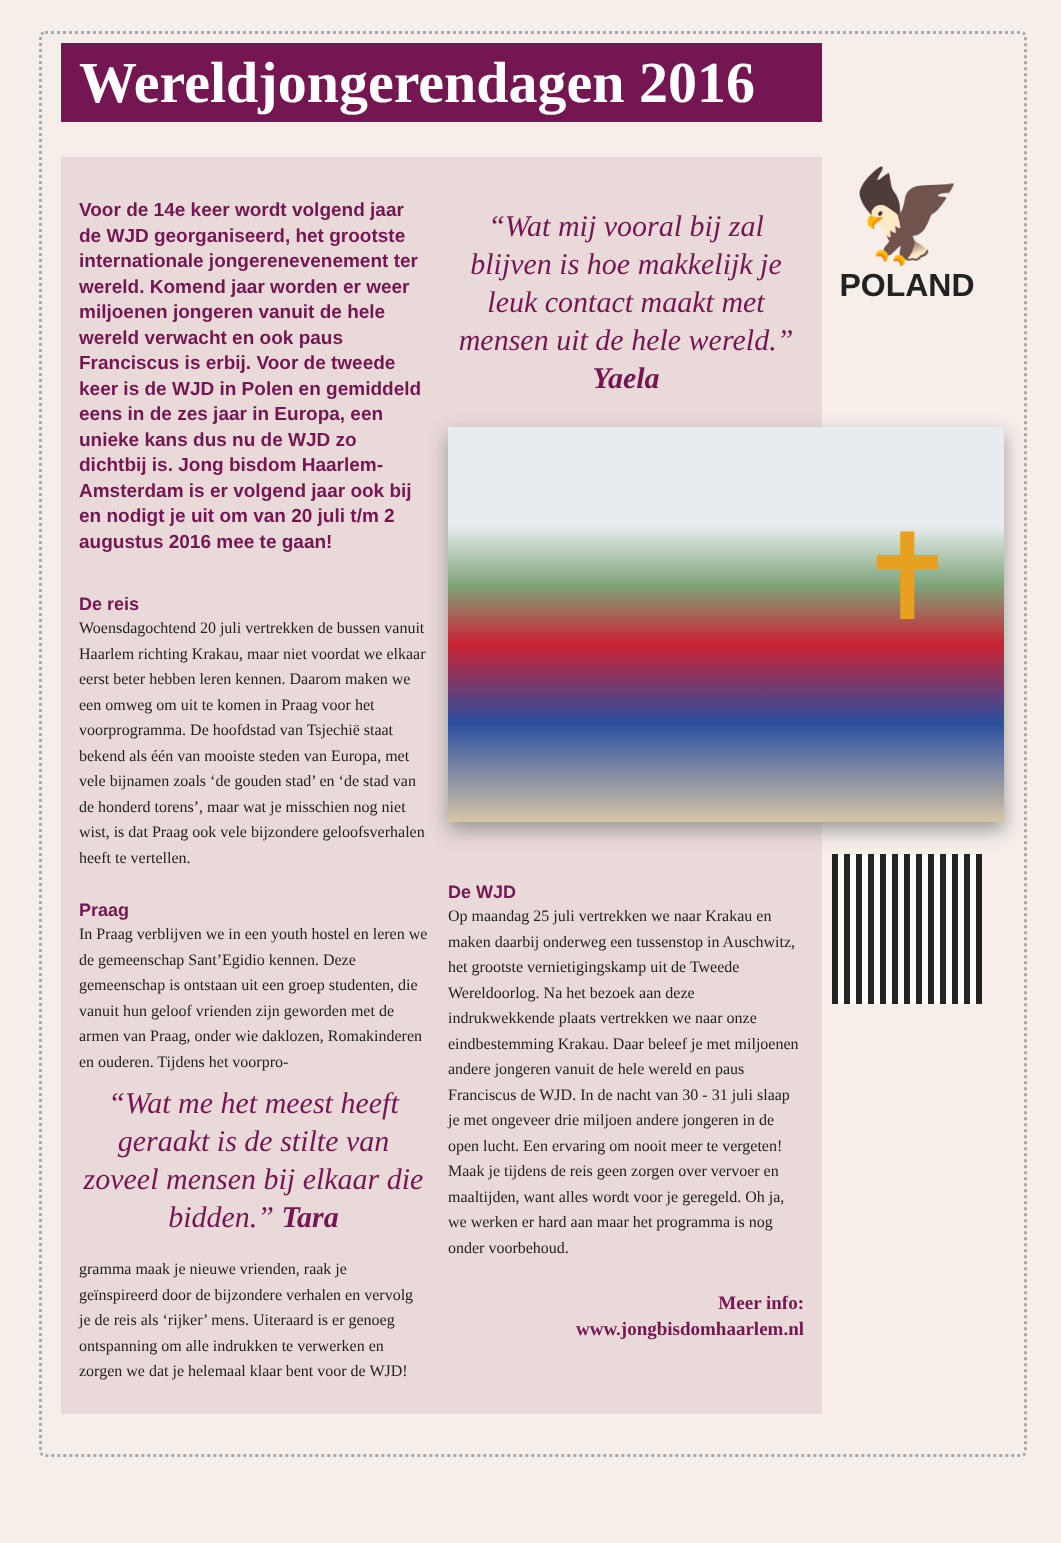Wereldjongerendagen 2016
Voor de 14e keer wordt volgend jaar de WJD georganiseerd, het grootste internationale jongerenevenement ter wereld. Komend jaar worden er weer miljoenen jongeren vanuit de hele wereld verwacht en ook paus Franciscus is erbij. Voor de tweede keer is de WJD in Polen en gemiddeld eens in de zes jaar in Europa, een unieke kans dus nu de WJD zo dichtbij is. Jong bisdom Haarlem-Amsterdam is er volgend jaar ook bij en nodigt je uit om van 20 juli t/m 2 augustus 2016 mee te gaan!
De reis
Woensdagochtend 20 juli vertrekken de bussen vanuit Haarlem richting Krakau, maar niet voordat we elkaar eerst beter hebben leren kennen. Daarom maken we een omweg om uit te komen in Praag voor het voorprogramma. De hoofdstad van Tsjechië staat bekend als één van mooiste steden van Europa, met vele bijnamen zoals ‘de gouden stad’ en ‘de stad van de honderd torens’, maar wat je misschien nog niet wist, is dat Praag ook vele bijzondere geloofsverhalen heeft te vertellen.
Praag
In Praag verblijven we in een youth hostel en leren we de gemeenschap Sant’Egidio kennen. Deze gemeenschap is ontstaan uit een groep studenten, die vanuit hun geloof vrienden zijn geworden met de armen van Praag, onder wie daklozen, Romakinderen en ouderen. Tijdens het voorpro-
“Wat me het meest heeft geraakt is de stilte van zoveel mensen bij elkaar die bidden.” Tara
gramma maak je nieuwe vrienden, raak je geïnspireerd door de bijzondere verhalen en vervolg je de reis als ‘rijker’ mens. Uiteraard is er genoeg ontspanning om alle indrukken te verwerken en zorgen we dat je helemaal klaar bent voor de WJD!
“Wat mij vooral bij zal blijven is hoe makkelijk je leuk contact maakt met mensen uit de hele wereld.” Yaela
De WJD
Op maandag 25 juli vertrekken we naar Krakau en maken daarbij onderweg een tussenstop in Auschwitz, het grootste vernietigingskamp uit de Tweede Wereldoorlog. Na het bezoek aan deze indrukwekkende plaats vertrekken we naar onze eindbestemming Krakau. Daar beleef je met miljoenen andere jongeren vanuit de hele wereld en paus Franciscus de WJD. In de nacht van 30 - 31 juli slaap je met ongeveer drie miljoen andere jongeren in de open lucht. Een ervaring om nooit meer te vergeten! Maak je tijdens de reis geen zorgen over vervoer en maaltijden, want alles wordt voor je geregeld. Oh ja, we werken er hard aan maar het programma is nog onder voorbehoud.
Meer info:
www.jongbisdomhaarlem.nl
🦅
POLAND
✝